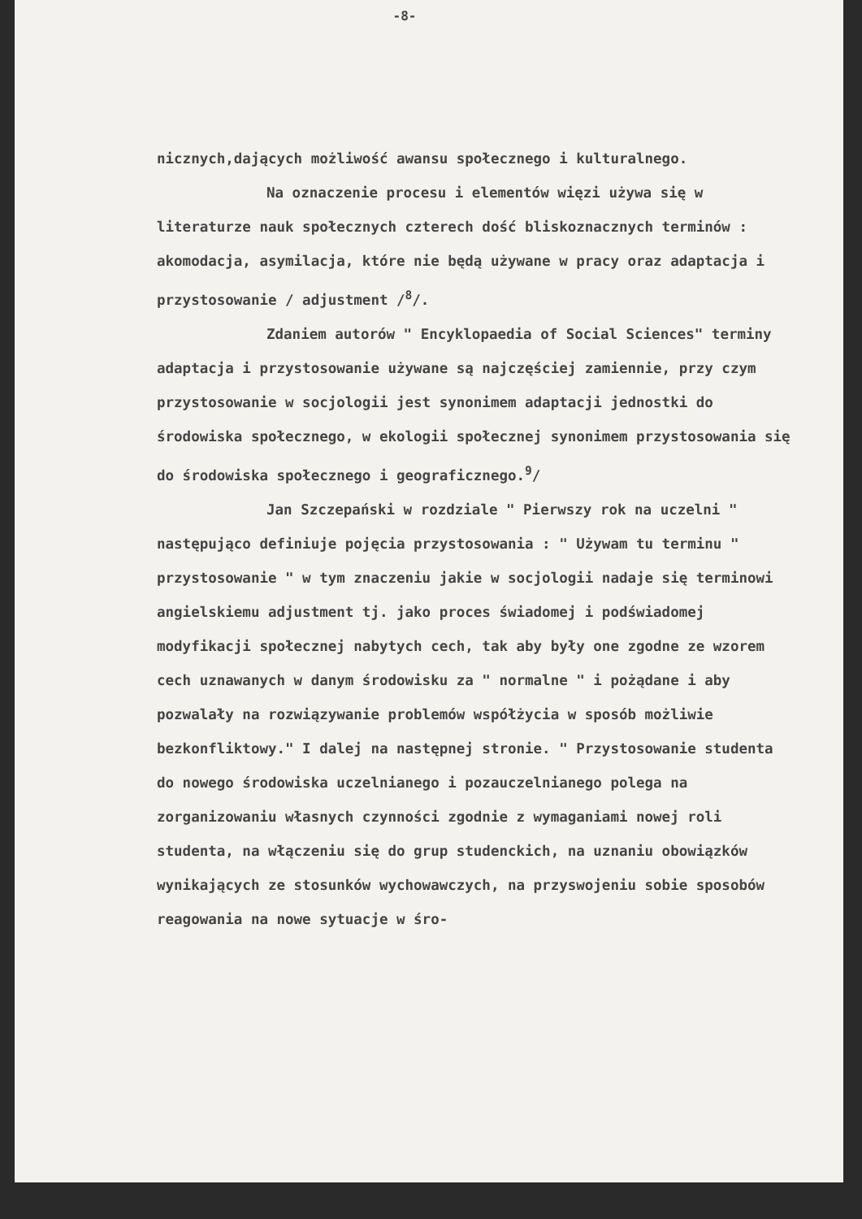-8-
nicznych,dających możliwość awansu społecznego i kulturalnego.
Na oznaczenie procesu i elementów więzi używa się w literaturze nauk społecznych czterech dość bliskoznacznych terminów : akomodacja, asymilacja, które nie będą używane w pracy oraz adaptacja i przystosowanie / adjustment /<sup>8</sup>/.
Zdaniem autorów " Encyklopaedia of Social Sciences" terminy adaptacja i przystosowanie używane są najczęściej zamiennie, przy czym przystosowanie w socjologii jest synonimem adaptacji jednostki do środowiska społecznego, w ekologii społecznej synonimem przystosowania się do środowiska społecznego i geograficznego.<sup>9</sup>/
Jan Szczepański w rozdziale " Pierwszy rok na uczelni " następująco definiuje pojęcia przystosowania : " Używam tu terminu " przystosowanie " w tym znaczeniu jakie w socjologii nadaje się terminowi angielskiemu adjustment tj. jako proces świadomej i podświadomej modyfikacji społecznej nabytych cech, tak aby były one zgodne ze wzorem cech uznawanych w danym środowisku za " normalne " i pożądane i aby pozwalały na rozwiązywanie problemów współżycia w sposób możliwie bezkonfliktowy." I dalej na następnej stronie. " Przystosowanie studenta do nowego środowiska uczelnianego i pozauczelnianego polega na zorganizowaniu własnych czynności zgodnie z wymaganiami nowej roli studenta, na włączeniu się do grup studenckich, na uznaniu obowiązków wynikających ze stosunków wychowawczych, na przyswojeniu sobie sposobów reagowania na nowe sytuacje w śro-